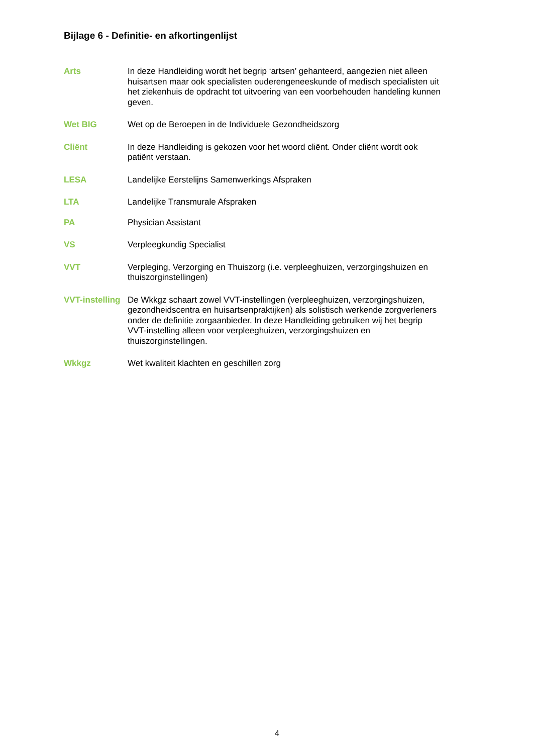Bijlage 6 - Definitie- en afkortingenlijst
Arts In deze Handleiding wordt het begrip ‘artsen’ gehanteerd, aangezien niet alleen huisartsen maar ook specialisten ouderengeneeskunde of medisch specialisten uit het ziekenhuis de opdracht tot uitvoering van een voorbehouden handeling kunnen geven.
Wet BIG Wet op de Beroepen in de Individuele Gezondheidszorg
Cliënt In deze Handleiding is gekozen voor het woord cliënt. Onder cliënt wordt ook patiënt verstaan.
LESA Landelijke Eerstelijns Samenwerkings Afspraken
LTA Landelijke Transmurale Afspraken
PA Physician Assistant
VS Verpleegkundig Specialist
VVT Verpleging, Verzorging en Thuiszorg (i.e. verpleeghuizen, verzorgingshuizen en thuiszorginstellingen)
VVT-instelling
De Wkkgz schaart zowel VVT-instellingen (verpleeghuizen, verzorgingshuizen, gezondheidscentra en huisartsenpraktijken) als solistisch werkende zorgverleners onder de definitie zorgaanbieder. In deze Handleiding gebruiken wij het begrip VVT-instelling alleen voor verpleeghuizen, verzorgingshuizen en thuiszorginstellingen.
Wkkgz Wet kwaliteit klachten en geschillen zorg
4